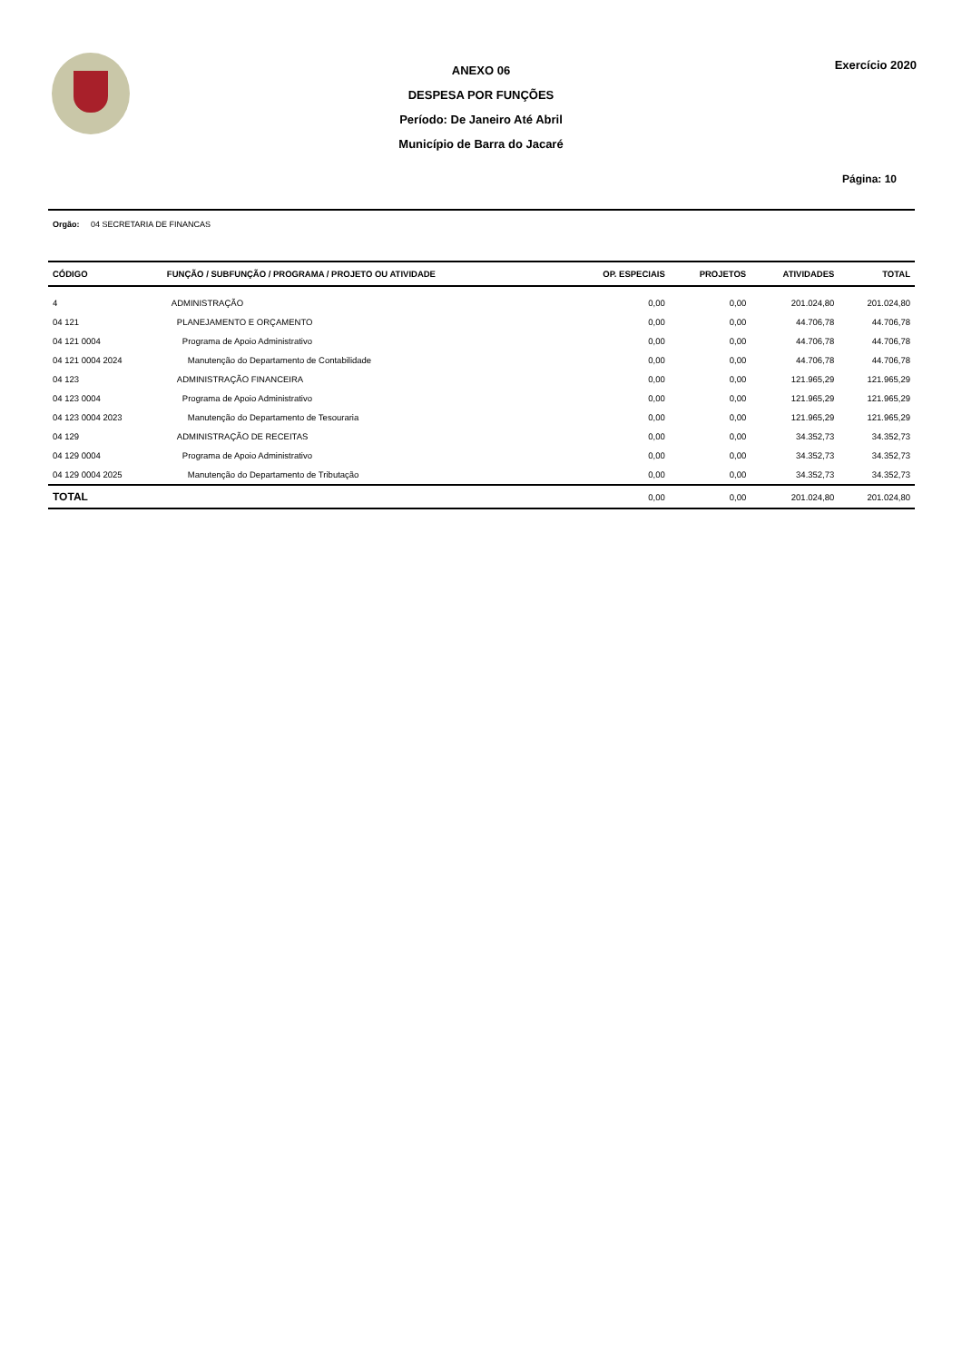ANEXO 06
DESPESA POR FUNÇÕES
Período: De Janeiro Até Abril
Município de Barra do Jacaré
Exercício 2020
Página: 10
Orgão: 04 SECRETARIA DE FINANCAS
| CÓDIGO | FUNÇÃO / SUBFUNÇÃO / PROGRAMA / PROJETO OU ATIVIDADE | OP. ESPECIAIS | PROJETOS | ATIVIDADES | TOTAL |
| --- | --- | --- | --- | --- | --- |
| 4 | ADMINISTRAÇÃO | 0,00 | 0,00 | 201.024,80 | 201.024,80 |
| 04 121 | PLANEJAMENTO E ORÇAMENTO | 0,00 | 0,00 | 44.706,78 | 44.706,78 |
| 04 121 0004 | Programa de Apoio Administrativo | 0,00 | 0,00 | 44.706,78 | 44.706,78 |
| 04 121 0004 2024 | Manutenção do Departamento de Contabilidade | 0,00 | 0,00 | 44.706,78 | 44.706,78 |
| 04 123 | ADMINISTRAÇÃO FINANCEIRA | 0,00 | 0,00 | 121.965,29 | 121.965,29 |
| 04 123 0004 | Programa de Apoio Administrativo | 0,00 | 0,00 | 121.965,29 | 121.965,29 |
| 04 123 0004 2023 | Manutenção do Departamento de Tesouraria | 0,00 | 0,00 | 121.965,29 | 121.965,29 |
| 04 129 | ADMINISTRAÇÃO DE RECEITAS | 0,00 | 0,00 | 34.352,73 | 34.352,73 |
| 04 129 0004 | Programa de Apoio Administrativo | 0,00 | 0,00 | 34.352,73 | 34.352,73 |
| 04 129 0004 2025 | Manutenção do Departamento de Tributação | 0,00 | 0,00 | 34.352,73 | 34.352,73 |
| TOTAL | | 0,00 | 0,00 | 201.024,80 | 201.024,80 |